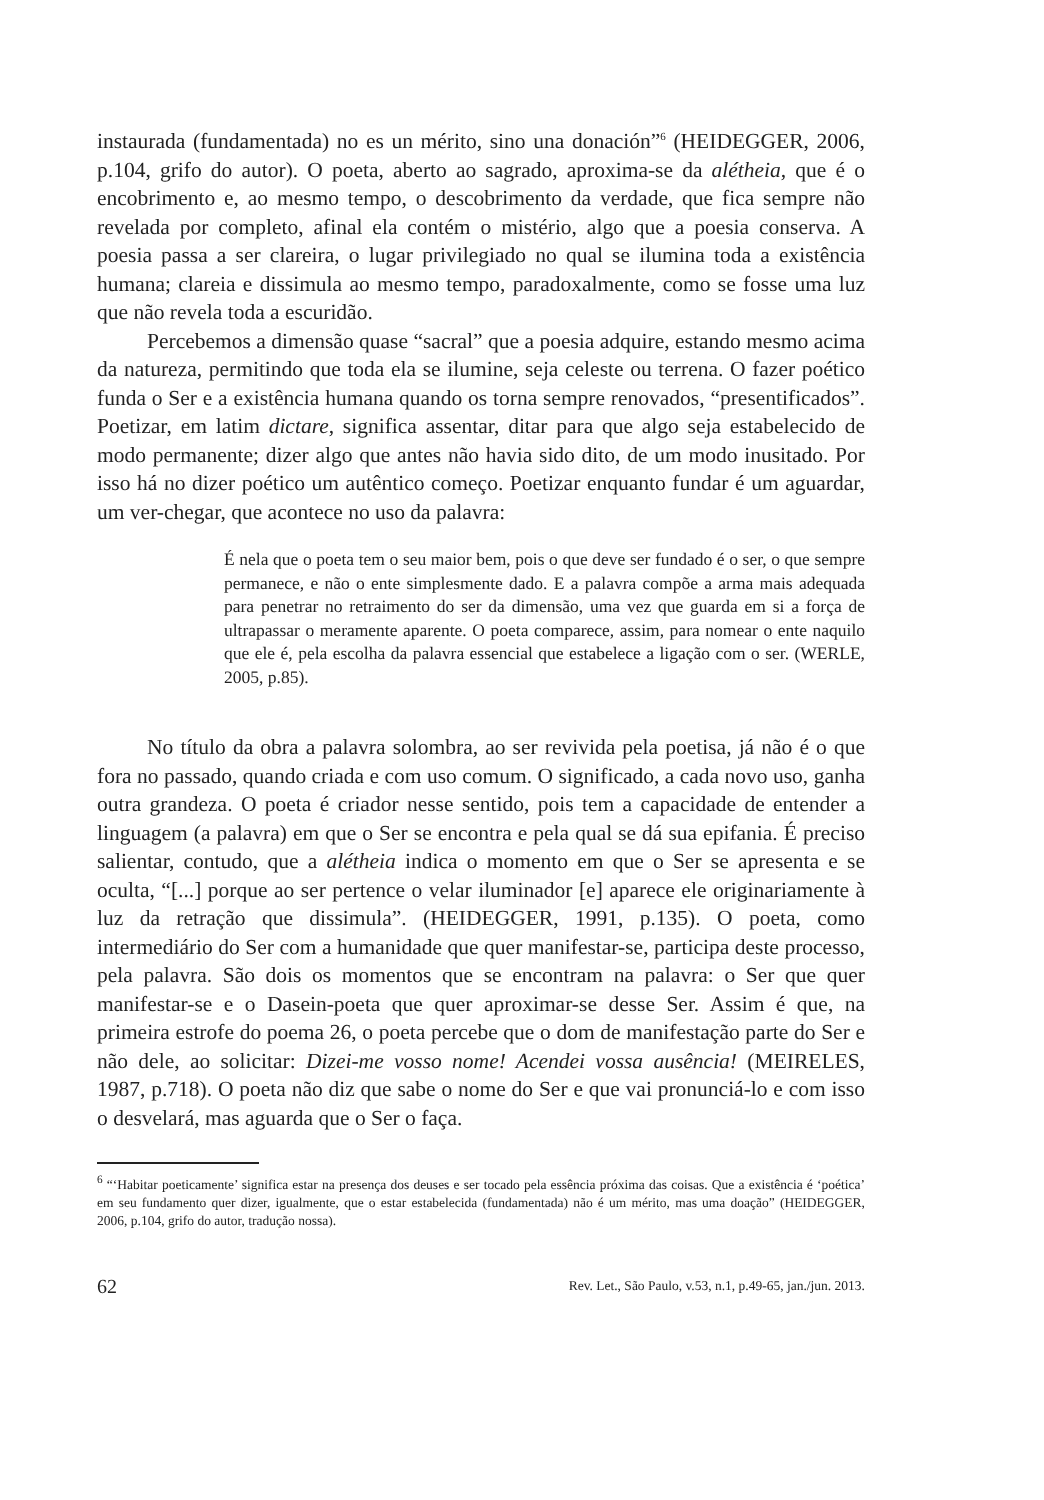instaurada (fundamentada) no es un mérito, sino una donación”<sup>6</sup> (HEIDEGGER, 2006, p.104, grifo do autor). O poeta, aberto ao sagrado, aproxima-se da alétheia, que é o encobrimento e, ao mesmo tempo, o descobrimento da verdade, que fica sempre não revelada por completo, afinal ela contém o mistério, algo que a poesia conserva. A poesia passa a ser clareira, o lugar privilegiado no qual se ilumina toda a existência humana; clareia e dissimula ao mesmo tempo, paradoxalmente, como se fosse uma luz que não revela toda a escuridão.
Percebemos a dimensão quase “sacral” que a poesia adquire, estando mesmo acima da natureza, permitindo que toda ela se ilumine, seja celeste ou terrena. O fazer poético funda o Ser e a existência humana quando os torna sempre renovados, “presentificados”. Poetizar, em latim dictare, significa assentar, ditar para que algo seja estabelecido de modo permanente; dizer algo que antes não havia sido dito, de um modo inusitado. Por isso há no dizer poético um autêntico começo. Poetizar enquanto fundar é um aguardar, um ver-chegar, que acontece no uso da palavra:
É nela que o poeta tem o seu maior bem, pois o que deve ser fundado é o ser, o que sempre permanece, e não o ente simplesmente dado. E a palavra compõe a arma mais adequada para penetrar no retraimento do ser da dimensão, uma vez que guarda em si a força de ultrapassar o meramente aparente. O poeta comparece, assim, para nomear o ente naquilo que ele é, pela escolha da palavra essencial que estabelece a ligação com o ser. (WERLE, 2005, p.85).
No título da obra a palavra solombra, ao ser revivida pela poetisa, já não é o que fora no passado, quando criada e com uso comum. O significado, a cada novo uso, ganha outra grandeza. O poeta é criador nesse sentido, pois tem a capacidade de entender a linguagem (a palavra) em que o Ser se encontra e pela qual se dá sua epifania. É preciso salientar, contudo, que a alétheia indica o momento em que o Ser se apresenta e se oculta, “[...] porque ao ser pertence o velar iluminador [e] aparece ele originariamente à luz da retração que dissimula”. (HEIDEGGER, 1991, p.135). O poeta, como intermediário do Ser com a humanidade que quer manifestar-se, participa deste processo, pela palavra. São dois os momentos que se encontram na palavra: o Ser que quer manifestar-se e o Dasein-poeta que quer aproximar-se desse Ser. Assim é que, na primeira estrofe do poema 26, o poeta percebe que o dom de manifestação parte do Ser e não dele, ao solicitar: Dizei-me vosso nome! Acendei vossa ausência! (MEIRELES, 1987, p.718). O poeta não diz que sabe o nome do Ser e que vai pronunciá-lo e com isso o desvelará, mas aguarda que o Ser o faça.
<sup>6</sup> “‘Habitar poeticamente’ significa estar na presença dos deuses e ser tocado pela essência próxima das coisas. Que a existência é ‘poética’ em seu fundamento quer dizer, igualmente, que o estar estabelecida (fundamentada) não é um mérito, mas uma doação” (HEIDEGGER, 2006, p.104, grifo do autor, tradução nossa).
62 Rev. Let., São Paulo, v.53, n.1, p.49-65, jan./jun. 2013.